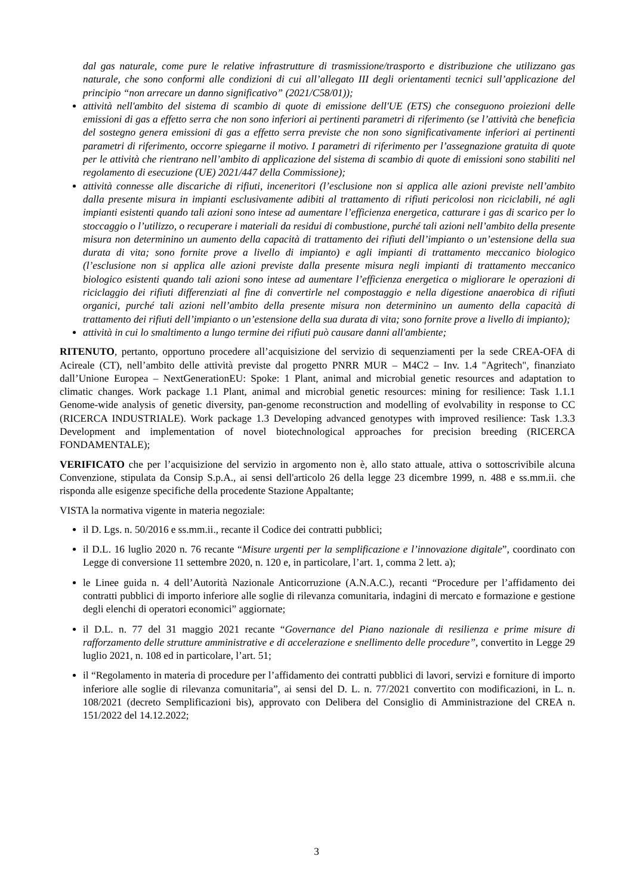dal gas naturale, come pure le relative infrastrutture di trasmissione/trasporto e distribuzione che utilizzano gas naturale, che sono conformi alle condizioni di cui all’allegato III degli orientamenti tecnici sull’applicazione del principio “non arrecare un danno significativo” (2021/C58/01));
attività nell'ambito del sistema di scambio di quote di emissione dell'UE (ETS) che conseguono proiezioni delle emissioni di gas a effetto serra che non sono inferiori ai pertinenti parametri di riferimento (se l’attività che beneficia del sostegno genera emissioni di gas a effetto serra previste che non sono significativamente inferiori ai pertinenti parametri di riferimento, occorre spiegarne il motivo. I parametri di riferimento per l’assegnazione gratuita di quote per le attività che rientrano nell’ambito di applicazione del sistema di scambio di quote di emissioni sono stabiliti nel regolamento di esecuzione (UE) 2021/447 della Commissione);
attività connesse alle discariche di rifiuti, inceneritori (l’esclusione non si applica alle azioni previste nell’ambito dalla presente misura in impianti esclusivamente adibiti al trattamento di rifiuti pericolosi non riciclabili, né agli impianti esistenti quando tali azioni sono intese ad aumentare l’efficienza energetica, catturare i gas di scarico per lo stoccaggio o l’utilizzo, o recuperare i materiali da residui di combustione, purché tali azioni nell’ambito della presente misura non determinino un aumento della capacità di trattamento dei rifiuti dell’impianto o un’estensione della sua durata di vita; sono fornite prove a livello di impianto) e agli impianti di trattamento meccanico biologico (l’esclusione non si applica alle azioni previste dalla presente misura negli impianti di trattamento meccanico biologico esistenti quando tali azioni sono intese ad aumentare l’efficienza energetica o migliorare le operazioni di riciclaggio dei rifiuti differenziati al fine di convertirle nel compostaggio e nella digestione anaerobica di rifiuti organici, purché tali azioni nell’ambito della presente misura non determinino un aumento della capacità di trattamento dei rifiuti dell’impianto o un’estensione della sua durata di vita; sono fornite prove a livello di impianto);
attività in cui lo smaltimento a lungo termine dei rifiuti può causare danni all'ambiente;
RITENUTO, pertanto, opportuno procedere all’acquisizione del servizio di sequenziamenti per la sede CREA-OFA di Acireale (CT), nell’ambito delle attività previste dal progetto PNRR MUR – M4C2 – Inv. 1.4 "Agritech", finanziato dall’Unione Europea – NextGenerationEU: Spoke: 1 Plant, animal and microbial genetic resources and adaptation to climatic changes. Work package 1.1 Plant, animal and microbial genetic resources: mining for resilience: Task 1.1.1 Genome-wide analysis of genetic diversity, pan-genome reconstruction and modelling of evolvability in response to CC (RICERCA INDUSTRIALE). Work package 1.3 Developing advanced genotypes with improved resilience: Task 1.3.3 Development and implementation of novel biotechnological approaches for precision breeding (RICERCA FONDAMENTALE);
VERIFICATO che per l’acquisizione del servizio in argomento non è, allo stato attuale, attiva o sottoscrivibile alcuna Convenzione, stipulata da Consip S.p.A., ai sensi dell'articolo 26 della legge 23 dicembre 1999, n. 488 e ss.mm.ii. che risponda alle esigenze specifiche della procedente Stazione Appaltante;
VISTA la normativa vigente in materia negoziale:
il D. Lgs. n. 50/2016 e ss.mm.ii., recante il Codice dei contratti pubblici;
il D.L. 16 luglio 2020 n. 76 recante “Misure urgenti per la semplificazione e l’innovazione digitale”, coordinato con Legge di conversione 11 settembre 2020, n. 120 e, in particolare, l’art. 1, comma 2 lett. a);
le Linee guida n. 4 dell’Autorità Nazionale Anticorruzione (A.N.A.C.), recanti “Procedure per l’affidamento dei contratti pubblici di importo inferiore alle soglie di rilevanza comunitaria, indagini di mercato e formazione e gestione degli elenchi di operatori economici” aggiornate;
il D.L. n. 77 del 31 maggio 2021 recante “Governance del Piano nazionale di resilienza e prime misure di rafforzamento delle strutture amministrative e di accelerazione e snellimento delle procedure”, convertito in Legge 29 luglio 2021, n. 108 ed in particolare, l’art. 51;
il “Regolamento in materia di procedure per l’affidamento dei contratti pubblici di lavori, servizi e forniture di importo inferiore alle soglie di rilevanza comunitaria”, ai sensi del D. L. n. 77/2021 convertito con modificazioni, in L. n. 108/2021 (decreto Semplificazioni bis), approvato con Delibera del Consiglio di Amministrazione del CREA n. 151/2022 del 14.12.2022;
3